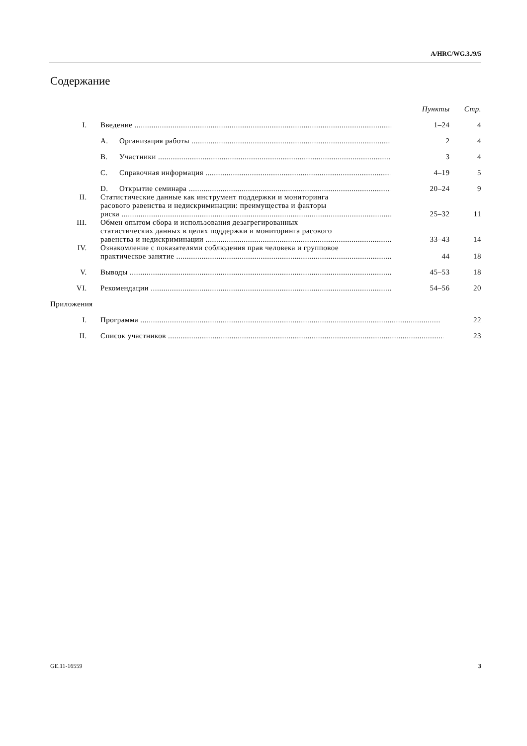A/HRC/WG.3./9/5
Содержание
| | | | Пункты | Стр. |
| I. | Введение | | 1–24 | 4 |
| | A. | Организация работы | 2 | 4 |
| | B. | Участники | 3 | 4 |
| | C. | Справочная информация | 4–19 | 5 |
| | D. | Открытие семинара | 20–24 | 9 |
| II. | Статистические данные как инструмент поддержки и мониторинга расового равенства и недискриминации: преимущества и факторы риска | | 25–32 | 11 |
| III. | Обмен опытом сбора и использования дезагрегированных статистических данных в целях поддержки и мониторинга расового равенства и недискриминации | | 33–43 | 14 |
| IV. | Ознакомление с показателями соблюдения прав человека и групповое практическое занятие | | 44 | 18 |
| V. | Выводы | | 45–53 | 18 |
| VI. | Рекомендации | | 54–56 | 20 |
| Приложения | | | | |
| I. | Программа | | | 22 |
| II. | Список участников | | | 23 |
GE.11-16559 3